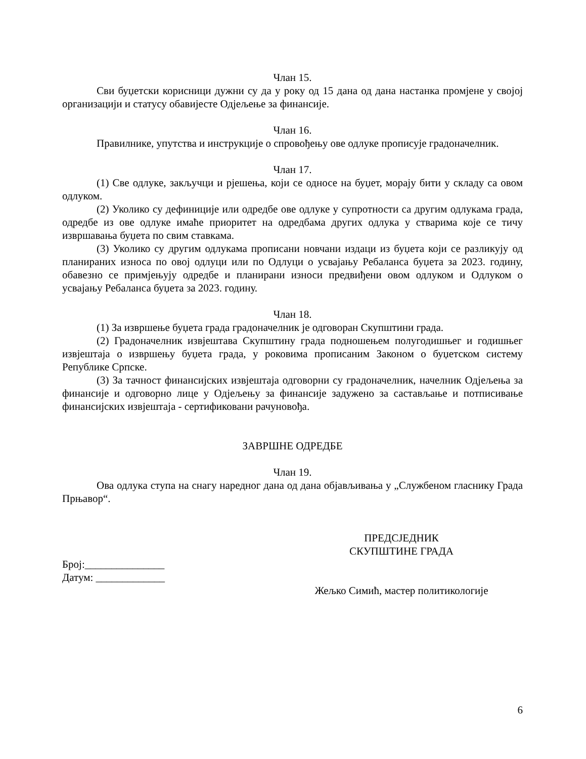Члан 15.
Сви буџетски корисници дужни су да у року од 15 дана од дана настанка промјене у својој организацији и статусу обавијесте Одјељење за финансије.
Члан 16.
Правилнике, упутства и инструкције о спровођењу ове одлуке прописује градоначелник.
Члан 17.
(1) Све одлуке, закључци и рјешења, који се односе на буџет, морају бити у складу са овом одлуком.
(2) Уколико су дефиниције или одредбе ове одлуке у супротности са другим одлукама града, одредбе из ове одлуке имаће приоритет на одредбама других одлука у стварима које се тичу извршавања буџета по свим ставкама.
(3) Уколико су другим одлукама прописани новчани издаци из буџета који се разликују од планираних износа по овој одлуци или по Одлуци о усвајању Ребаланса буџета за 2023. годину, обавезно се примјењују одредбе и планирани износи предвиђени овом одлуком и Одлуком о усвајању Ребаланса буџета за 2023. годину.
Члан 18.
(1) За извршење буџета града градоначелник је одговоран Скупштини града.
(2) Градоначелник извјештава Скупштину града подношењем полугодишњег и годишњег извјештаја о извршењу буџета града, у роковима прописаним Законом о буџетском систему Републике Српске.
(3) За тачност финансијских извјештаја одговорни су градоначелник, начелник Одјељења за финансије и одговорно лице у Одјељењу за финансије задужено за састављање и потписивање финансијских извјештаја - сертификовани рачуновођа.
ЗАВРШНЕ ОДРЕДБЕ
Члан 19.
Ова одлука ступа на снагу наредног дана од дана објављивања у „Службеном гласнику Града Прњавор“.
Број:_______________
Датум: _____________
ПРЕДСЈЕДНИК
СКУПШТИНЕ ГРАДА
Жељко Симић, мастер политикологије
6